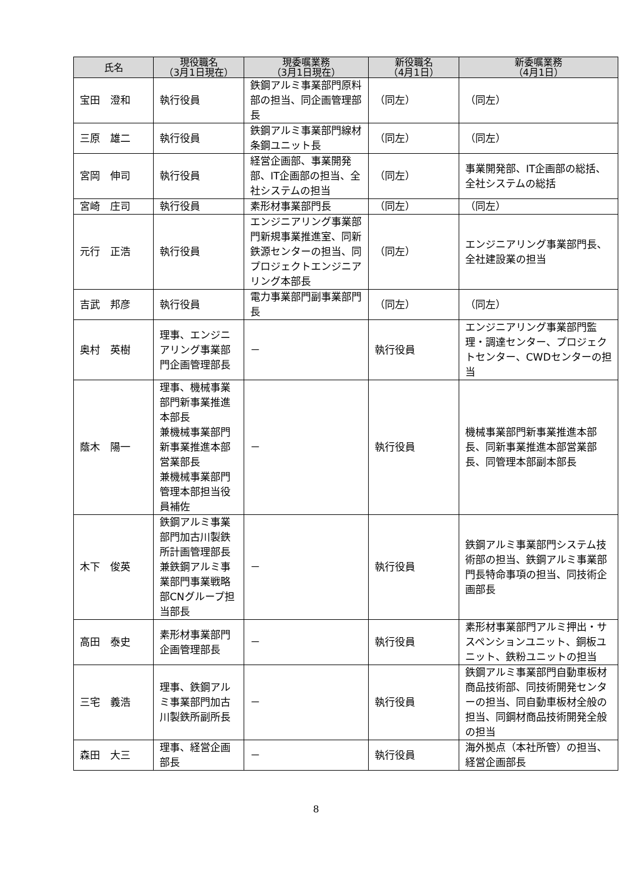| 氏名 | 現役職名 （3月1日現在） | 現委嘱業務 （3月1日現在） | 新役職名 （4月1日） | 新委嘱業務 （4月1日） |
| --- | --- | --- | --- | --- |
| 宝田 澄和 | 執行役員 | 鉄鋼アルミ事業部門原料部の担当、同企画管理部長 | （同左） | （同左） |
| 三原 雄二 | 執行役員 | 鉄鋼アルミ事業部門線材条鋼ユニット長 | （同左） | （同左） |
| 宮岡 伸司 | 執行役員 | 経営企画部、事業開発部、IT企画部の担当、全社システムの担当 | （同左） | 事業開発部、IT企画部の総括、全社システムの総括 |
| 宮崎 庄司 | 執行役員 | 素形材事業部門長 | （同左） | （同左） |
| 元行 正浩 | 執行役員 | エンジニアリング事業部門新規事業推進室、同新鉄源センターの担当、同プロジェクトエンジニアリング本部長 | （同左） | エンジニアリング事業部門長、全社建設業の担当 |
| 吉武 邦彦 | 執行役員 | 電力事業部門副事業部門長 | （同左） | （同左） |
| 奥村 英樹 | 理事、エンジニアリング事業部門企画管理部長 | － | 執行役員 | エンジニアリング事業部門監理・調達センター、プロジェクトセンター、CWDセンターの担当 |
| 蔭木 陽一 | 理事、機械事業部門新事業推進本部長 兼機械事業部門新事業推進本部営業部長 兼機械事業部門管理本部担当役員補佐 | － | 執行役員 | 機械事業部門新事業推進本部長、同新事業推進本部営業部長、同管理本部副本部長 |
| 木下 俊英 | 鉄鋼アルミ事業部門加古川製鉄所計画管理部長 兼鉄鋼アルミ事業部門事業戦略部CNグループ担当部長 | － | 執行役員 | 鉄鋼アルミ事業部門システム技術部の担当、鉄鋼アルミ事業部門長特命事項の担当、同技術企画部長 |
| 高田 泰史 | 素形材事業部門企画管理部長 | － | 執行役員 | 素形材事業部門アルミ押出・サスペンションユニット、銅板ユニット、鉄粉ユニットの担当 |
| 三宅 義浩 | 理事、鉄鋼アルミ事業部門加古川製鉄所副所長 | － | 執行役員 | 鉄鋼アルミ事業部門自動車板材商品技術部、同技術開発センターの担当、同自動車板材全般の担当、同鋼材商品技術開発全般の担当 |
| 森田 大三 | 理事、経営企画部長 | － | 執行役員 | 海外拠点（本社所管）の担当、経営企画部長 |
8